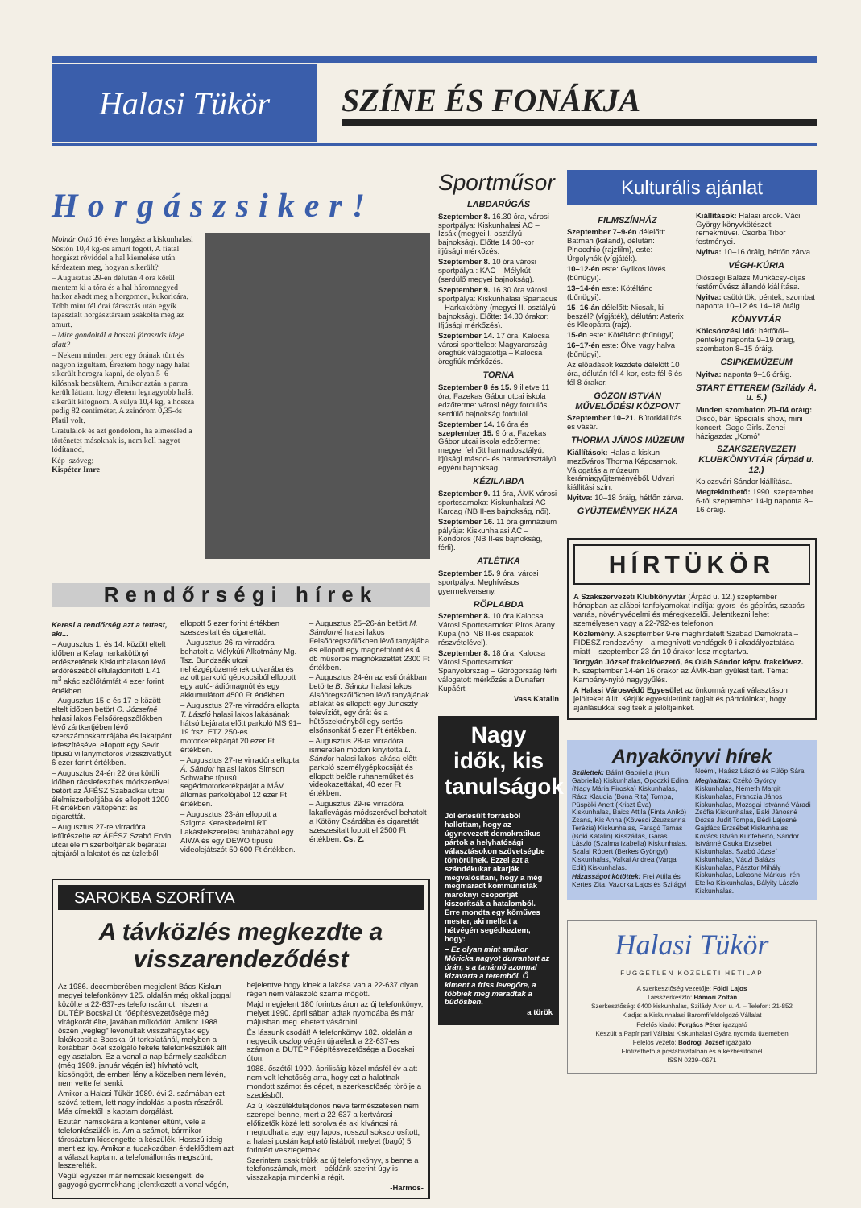Halasi Tükör
SZÍNE ÉS FONÁKJA
Horgászsiker!
Molnár Ottó 16 éves horgász a kiskunhalasi Sóstón 10,4 kg-os amurt fogott. A fiatal horgászt röviddel a hal kiemelése után kérdeztem meg, hogyan sikerült?
– Augusztus 29-én délután 4 óra körül mentem ki a tóra és a hal háromnegyed hatkor akadt meg a horgomon, kukoricára. Több mint fél órai fárasztás után egyik tapasztalt horgásztársam zsákolta meg az amurt.
– Mire gondoltál a hosszú fárasztás ideje alatt?
– Nekem minden perc egy órának tűnt és nagyon izgultam. Éreztem hogy nagy halat sikerült horogra kapni, de olyan 5–6 kilósnak becsültem. Amikor aztán a partra került láttam, hogy életem legnagyobb halát sikerült kifognom. A súlya 10,4 kg, a hossza pedig 82 centiméter. A zsinórom 0,35-ös Platil volt.
Gratulálok és azt gondolom, ha elmeséled a történetet másoknak is, nem kell nagyot lódítanod.
Kép–szöveg:
Kispéter Imre
Rendőrségi hírek
Keresi a rendőrség azt a tettest, aki...
– Augusztus 1. és 14. között eltelt időben a Kefag harkakötönyi erdészetének Kiskunhalason lévő erdőrészéből eltulajdonított 1,41 m<sup>3</sup> akác szőlőtámfát 4 ezer forint értékben.
– Augusztus 15-e és 17-e között eltelt időben betört O. Józsefné halasi lakos Felsőöregszőlőkben lévő zártkertjében lévő szerszámoskamrájába és lakatpánt lefeszítésével ellopott egy Sevir típusú villanymotoros vízsszivattyút 6 ezer forint értékben.
– Augusztus 24-én 22 óra körüli időben rácslefeszítés módszerével betört az ÁFÉSZ Szabadkai utcai élelmiszerboltjába és ellopott 1200 Ft értékben váltópénzt és cigarettát.
– Augusztus 27-re virradóra lefűrészelte az ÁFÉSZ Szabó Ervin utcai élelmiszerboltjának bejáratai ajtajáról a lakatot és az üzletből ellopott 5 ezer forint értékben szeszesitalt és cigarettát.
– Augusztus 26-ra virradóra behatolt a Mélykúti Alkotmány Mg. Tsz. Bundzsák utcai nehézgépüzemének udvarába és az ott parkoló gépkocsiból ellopott egy autó-rádiómagnót és egy akkumulátort 4500 Ft értékben.
– Augusztus 27-re virradóra ellopta T. László halasi lakos lakásának hátsó bejárata előtt parkoló MS 91–19 frsz. ETZ 250-es motorkerékpárját 20 ezer Ft értékben.
– Augusztus 27-re virradóra ellopta Á. Sándor halasi lakos Simson Schwalbe típusú segédmotorkerékpárját a MÁV állomás parkolójából 12 ezer Ft értékben.
– Augusztus 23-án ellopott a Szigma Kereskedelmi RT Lakásfelszerelési áruházából egy AIWA és egy DEWO típusú videolejátszót 50 600 Ft értékben.
– Augusztus 25–26-án betört M. Sándorné halasi lakos Felsőöregszőlőkben lévő tanyájába és ellopott egy magnetofont és 4 db műsoros magnókazettát 2300 Ft értékben.
– Augusztus 24-én az esti órákban betörte B. Sándor halasi lakos Alsóöregszőlőkben lévő tanyájának ablakát és ellopott egy Junoszty televíziót, egy órát és a hűtőszekrényből egy sertés elsőnsonkát 5 ezer Ft értékben.
– Augusztus 28-ra virradóra ismeretlen módon kinyitotta L. Sándor halasi lakos lakása előtt parkoló személygépkocsiját és ellopott belőle ruhaneműket és videokazettákat, 40 ezer Ft értékben.
– Augusztus 29-re virradóra lakatlevágás módszerével behatolt a Kötöny Csárdába és cigarettát szeszesitalt lopott el 2500 Ft értékben. Cs. Z.
SAROKBA SZORÍTVA
A távközlés megkezdte a visszarendeződést
Az 1986. decemberében megjelent Bács-Kiskun megyei telefonkönyv 125. oldalán még okkal joggal közölte a 22-637-es telefonszámot, hiszen a DUTÉP Bocskai úti főépítésvezetősége még virágkorát élte, javában működött. Amikor 1988. őszén „végleg" levonultak visszahagytak egy lakókocsit a Bocskai út torkolatánál, melyben a korábban őket szolgáló fekete telefonkészülék állt egy asztalon. Ez a vonal a nap bármely szakában (még 1989. január végén is!) hívható volt, kicsöngött, de emberi lény a közelben nem lévén, nem vette fel senki.
Amikor a Halasi Tükör 1989. évi 2. számában ezt szóvá tettem, lett nagy indoklás a posta részéről. Más címektől is kaptam dorgálást.
Ezután nemsokára a konténer eltűnt, vele a telefonkészülék is. Ám a számot, bármikor tárcsáztam kicsengette a készülék. Hosszú ideig ment ez így. Amikor a tudakozóban érdeklődtem azt a választ kaptam: a telefonállomás megszünt, leszerelték.
Végül egyszer már nemcsak kicsengett, de gagyogó gyermekhang jelentkezett a vonal végén, bejelentve hogy kinek a lakása van a 22-637 olyan régen nem válaszoló száma mögött.
Majd megjelent 180 forintos áron az új telefonkönyv, melyet 1990. áprilisában adtak nyomdába és már májusban meg lehetett vásárolni.
És lássunk csodát! A telefonkönyv 182. oldalán a negyedik oszlop végén újraéledt a 22-637-es számon a DUTÉP Főépítésvezetősége a Bocskai úton.
1988. őszétől 1990. áprilisáig közel másfél év alatt nem volt lehetőség arra, hogy ezt a halottnak mondott számot és céget, a szerkesztőség törölje a szedésből.
Az új készüléktulajdonos neve természetesen nem szerepel benne, mert a 22-637 a kertvárosi előfizetők közé lett sorolva és aki kíváncsi rá megtudhatja egy, egy lapos, rosszul sokszorosított, a halasi postán kapható listából, melyet (bagó) 5 forintért vesztegetnek.
Szerintem csak trükk az új telefonkönyv, s benne a telefonszámok, mert – példánk szerint úgy is visszakapja mindenki a régit.
-Harmos-
Sportműsor
LABDARÚGÁS
Szeptember 8. 16.30 óra, városi sportpálya: Kiskunhalasi AC – Izsák (megyei I. osztályú bajnokság). Előtte 14.30-kor ifjúsági mérkőzés.
Szeptember 8. 10 óra városi sportpálya : KAC – Mélykút (serdülő megyei bajnokság).
Szeptember 9. 16.30 óra városi sportpálya: Kiskunhalasi Spartacus – Harkakötöny (megyei II. osztályú bajnokság). Előtte: 14.30 órakor: Ifjúsági mérkőzés).
Szeptember 14. 17 óra, Kalocsa városi sporttelep: Magyarország öregfiúk válogatottja – Kalocsa öregfiúk mérkőzés.
TORNA
Szeptember 8 és 15. 9 illetve 11 óra, Fazekas Gábor utcai iskola edzőterme: városi négy fordulós serdülő bajnokság fordulói.
Szeptember 14. 16 óra és szeptember 15. 9 óra, Fazekas Gábor utcai iskola edzőterme: megyei felnőtt harmadosztályú, ifjúsági másod- és harmadosztályú egyéni bajnokság.
KÉZILABDA
Szeptember 9. 11 óra, ÁMK városi sportcsarnoka: Kiskunhalasi AC – Karcag (NB II-es bajnokság, női).
Szeptember 16. 11 óra gimnázium pályája: Kiskunhalasi AC – Kondoros (NB II-es bajnokság, férfi).
ATLÉTIKA
Szeptember 15. 9 óra, városi sportpálya: Meghívásos gyermekverseny.
RÖPLABDA
Szeptember 8. 10 óra Kalocsa Városi Sportcsarnoka: Piros Arany Kupa (női NB II-es csapatok részvételével).
Szeptember 8. 18 óra, Kalocsa Városi Sportcsarnoka: Spanyolország – Görögország férfi válogatott mérkőzés a Dunaferr Kupáért.
Vass Katalin
Nagy idők, kis tanulságok
Jól értesült forrásból hallottam, hogy az úgynevezett demokratikus pártok a helyhatósági választásokon szövetségbe tömörülnek. Ezzel azt a szándékukat akarják megvalósítani, hogy a még megmaradt kommunisták maroknyi csoportját kiszorítsák a hatalomból. Erre mondta egy kőműves mester, aki mellett a hétvégén segédkeztem, hogy:
– Ez olyan mint amikor Móricka nagyot durrantott az órán, s a tanárnő azonnal kizavarta a teremből. Ő kiment a friss levegőre, a többiek meg maradtak a büdösben.
a török
Kulturális ajánlat
FILMSZÍNHÁZ
Szeptember 7–9-én délelőtt: Batman (kaland), délután: Pinocchio (rajzfilm), este: Ürgolyhók (vígjáték).
10–12-én este: Gyilkos lövés (bűnügyi).
13–14-én este: Kötéltánc (bűnügyi).
15–16-án délelőtt: Nicsak, ki beszél? (vígjáték), délután: Asterix és Kleopátra (rajz).
15-én este: Kötéltánc (bűnügyi).
16–17-én este: Ölve vagy halva (bűnügyi).
Az előadások kezdete délelőtt 10 óra, délután fél 4-kor, este fél 6 és fél 8 órakor.
GÓZON ISTVÁN MŰVELŐDÉSI KÖZPONT
Szeptember 10–21. Bútorkiállítás és vásár.
THORMA JÁNOS MÚZEUM
Kiállítások: Halas a kiskun mezőváros Thorma Képcsarnok. Válogatás a múzeum kerámiagyűjteményéből. Udvari kiállítási szín.
Nyitva: 10–18 óráig, hétfőn zárva.
GYŰJTEMÉNYEK HÁZA
Kiállítások: Halasi arcok. Váci György könyvkötészeti remekművei. Csorba Tibor festményei.
Nyitva: 10–16 óráig, hétfőn zárva.
VÉGH-KÚRIA
Diószegi Balázs Munkácsy-díjas festőművész állandó kiállítása.
Nyitva: csütörtök, péntek, szombat naponta 10–12 és 14–18 óráig.
KÖNYVTÁR
Kölcsönzési idő: hétfőtől–péntekig naponta 9–19 óráig, szombaton 8–15 óráig.
CSIPKEMÚZEUM
Nyitva: naponta 9–16 óráig.
START ÉTTEREM (Szilády Á. u. 5.)
Minden szombaton 20–04 óráig: Discó, bár. Speciális show, mini koncert. Gogo Girls. Zenei házigazda: „Komó"
SZAKSZERVEZETI KLUBKÖNYVTÁR (Árpád u. 12.)
Kolozsvári Sándor kiállítása.
Megtekinthető: 1990. szeptember 6-tól szeptember 14-ig naponta 8–16 óráig.
HÍRTÜKÖR
A Szakszervezeti Klubkönyvtár (Árpád u. 12.) szeptember hónapban az alábbi tanfolyamokat indítja: gyors- és gépírás, szabás-varrás, növényvédelmi és méregkezelői. Jelentkezni lehet személyesen vagy a 22-792-es telefonon.
Közlemény. A szeptember 9-re meghirdetett Szabad Demokrata – FIDESZ rendezvény – a meghívott vendégek 9-i akadályoztatása miatt – szeptember 23-án 10 órakor lesz megtartva.
Torgyán József frakcióvezető, és Oláh Sándor képv. frakcióvez. h. szeptember 14-én 16 órakor az ÁMK-ban gyűlést tart. Téma: Kampány-nyitó nagygyűlés.
A Halasi Városvédő Egyesület az önkormányzati választáson jelölteket állít. Kérjük egyesületünk tagjait és pártolóinkat, hogy ajánlásukkal segítsék a jelöltjeinket.
Anyakönyvi hírek
Születtek: Bálint Gabriella (Kun Gabriella) Kiskunhalas, Opoczki Edina (Nagy Mária Piroska) Kiskunhalas, Rácz Klaudia (Bóna Rita) Tompa, Püspöki Anett (Kriszt Éva) Kiskunhalas, Baics Attila (Finta Anikó) Zsana, Kis Anna (Kövesdi Zsuzsanna Terézia) Kiskunhalas, Faragó Tamás (Böki Katalin) Kisszállás, Garas László (Szalma Izabella) Kiskunhalas, Szalai Róbert (Berkes Gyöngyi) Kiskunhalas, Valkai Andrea (Varga Edit) Kiskunhalas.
Házasságot kötöttek: Frei Attila és Kertes Zita, Vazorka Lajos és Szilágyi Noémi, Haász László és Fülöp Sára
Meghaltak: Czékó György Kiskunhalas, Németh Margit Kiskunhalas, Franczia János Kiskunhalas, Mozsgai Istvánné Váradi Zsófia Kiskunhalas, Baki Jánosné Dózsa Judit Tompa, Bédi Lajosné Gajdács Erzsébet Kiskunhalas, Kovács István Kunfehértó, Sándor Istvánné Csuka Erzsébet Kiskunhalas, Szabó József Kiskunhalas, Váczi Balázs Kiskunhalas, Pásztor Mihály Kiskunhalas, Lakosné Márkus Irén Etelka Kiskunhalas, Bályity László Kiskunhalas.
Halasi Tükör
FÜGGETLEN KÖZÉLETI HETILAP
A szerkesztőség vezetője: Földi Lajos
Társszerkesztő: Hámori Zoltán
Szerkesztőség: 6400 kiskunhalas, Szilády Áron u. 4. – Telefon: 21-852
Kiadja: a Kiskunhalasi Baromfifeldolgozó Vállalat
Felelős kiadó: Forgács Péter igazgató
Készült a Papíripari Vállalat Kiskunhalasi Gyára nyomda üzemében
Felelős vezető: Bodrogi József igazgató
Előfizethető a postahivatalban és a kézbesítőknél
ISSN 0239–0671